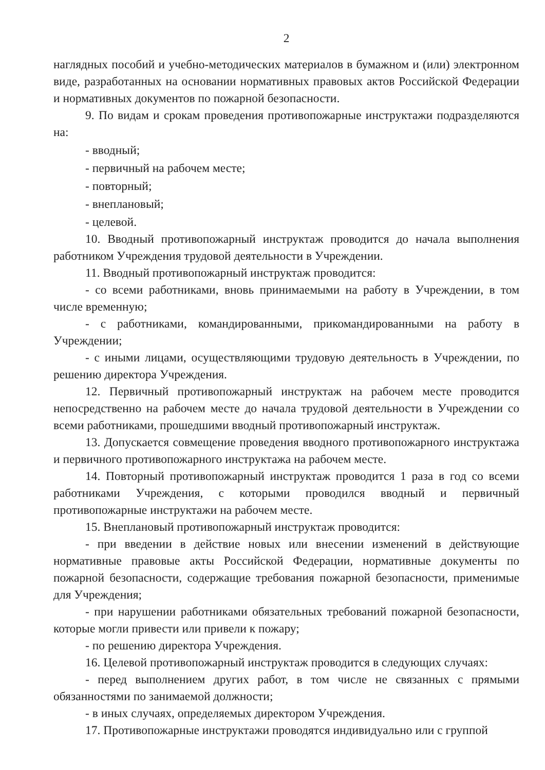2
наглядных пособий и учебно-методических материалов в бумажном и (или) электронном виде, разработанных на основании нормативных правовых актов Российской Федерации и нормативных документов по пожарной безопасности.
9. По видам и срокам проведения противопожарные инструктажи подразделяются на:
- вводный;
- первичный на рабочем месте;
- повторный;
- внеплановый;
- целевой.
10. Вводный противопожарный инструктаж проводится до начала выполнения работником Учреждения трудовой деятельности в Учреждении.
11. Вводный противопожарный инструктаж проводится:
- со всеми работниками, вновь принимаемыми на работу в Учреждении, в том числе временную;
- с работниками, командированными, прикомандированными на работу в Учреждении;
- с иными лицами, осуществляющими трудовую деятельность в Учреждении, по решению директора Учреждения.
12. Первичный противопожарный инструктаж на рабочем месте проводится непосредственно на рабочем месте до начала трудовой деятельности в Учреждении со всеми работниками, прошедшими вводный противопожарный инструктаж.
13. Допускается совмещение проведения вводного противопожарного инструктажа и первичного противопожарного инструктажа на рабочем месте.
14. Повторный противопожарный инструктаж проводится 1 раза в год со всеми работниками Учреждения, с которыми проводился вводный и первичный противопожарные инструктажи на рабочем месте.
15. Внеплановый противопожарный инструктаж проводится:
- при введении в действие новых или внесении изменений в действующие нормативные правовые акты Российской Федерации, нормативные документы по пожарной безопасности, содержащие требования пожарной безопасности, применимые для Учреждения;
- при нарушении работниками обязательных требований пожарной безопасности, которые могли привести или привели к пожару;
- по решению директора Учреждения.
16. Целевой противопожарный инструктаж проводится в следующих случаях:
- перед выполнением других работ, в том числе не связанных с прямыми обязанностями по занимаемой должности;
- в иных случаях, определяемых директором Учреждения.
17. Противопожарные инструктажи проводятся индивидуально или с группой